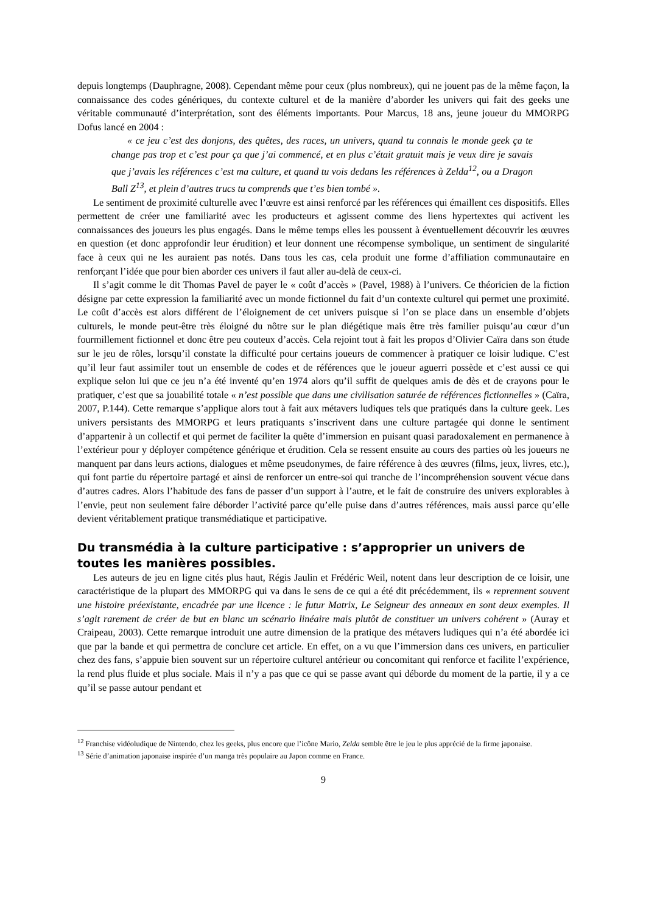depuis longtemps (Dauphragne, 2008). Cependant même pour ceux (plus nombreux), qui ne jouent pas de la même façon, la connaissance des codes génériques, du contexte culturel et de la manière d’aborder les univers qui fait des geeks une véritable communauté d’interprétation, sont des éléments importants. Pour Marcus, 18 ans, jeune joueur du MMORPG Dofus lancé en 2004 :
« ce jeu c’est des donjons, des quêtes, des races, un univers, quand tu connais le monde geek ça te change pas trop et c’est pour ça que j’ai commencé, et en plus c’était gratuit mais je veux dire je savais que j’avais les références c’est ma culture, et quand tu vois dedans les références à Zelda<sup>12</sup>, ou a Dragon Ball Z<sup>13</sup>, et plein d’autres trucs tu comprends que t’es bien tombé ».
Le sentiment de proximité culturelle avec l’œuvre est ainsi renforcé par les références qui émaillent ces dispositifs. Elles permettent de créer une familiarité avec les producteurs et agissent comme des liens hypertextes qui activent les connaissances des joueurs les plus engagés. Dans le même temps elles les poussent à éventuellement découvrir les œuvres en question (et donc approfondir leur érudition) et leur donnent une récompense symbolique, un sentiment de singularité face à ceux qui ne les auraient pas notés. Dans tous les cas, cela produit une forme d’affiliation communautaire en renforçant l’idée que pour bien aborder ces univers il faut aller au-delà de ceux-ci.
Il s’agit comme le dit Thomas Pavel de payer le « coût d’accès » (Pavel, 1988) à l’univers. Ce théoricien de la fiction désigne par cette expression la familiarité avec un monde fictionnel du fait d’un contexte culturel qui permet une proximité. Le coût d’accès est alors différent de l’éloignement de cet univers puisque si l’on se place dans un ensemble d’objets culturels, le monde peut-être très éloigné du nôtre sur le plan diégétique mais être très familier puisqu’au cœur d’un fourmillement fictionnel et donc être peu couteux d’accès. Cela rejoint tout à fait les propos d’Olivier Caïra dans son étude sur le jeu de rôles, lorsqu’il constate la difficulté pour certains joueurs de commencer à pratiquer ce loisir ludique. C’est qu’il leur faut assimiler tout un ensemble de codes et de références que le joueur aguerri possède et c’est aussi ce qui explique selon lui que ce jeu n’a été inventé qu’en 1974 alors qu’il suffit de quelques amis de dès et de crayons pour le pratiquer, c’est que sa jouabilité totale « n’est possible que dans une civilisation saturée de références fictionnelles » (Caïra, 2007, P.144). Cette remarque s’applique alors tout à fait aux métavers ludiques tels que pratiqués dans la culture geek. Les univers persistants des MMORPG et leurs pratiquants s’inscrivent dans une culture partagée qui donne le sentiment d’appartenir à un collectif et qui permet de faciliter la quête d’immersion en puisant quasi paradoxalement en permanence à l’extérieur pour y déployer compétence générique et érudition. Cela se ressent ensuite au cours des parties où les joueurs ne manquent par dans leurs actions, dialogues et même pseudonymes, de faire référence à des œuvres (films, jeux, livres, etc.), qui font partie du répertoire partagé et ainsi de renforcer un entre-soi qui tranche de l’incompréhension souvent vécue dans d’autres cadres. Alors l’habitude des fans de passer d’un support à l’autre, et le fait de construire des univers explorables à l’envie, peut non seulement faire déborder l’activité parce qu’elle puise dans d’autres références, mais aussi parce qu’elle devient véritablement pratique transmédiatique et participative.
Du transmédia à la culture participative : s’approprier un univers de toutes les manières possibles.
Les auteurs de jeu en ligne cités plus haut, Régis Jaulin et Frédéric Weil, notent dans leur description de ce loisir, une caractéristique de la plupart des MMORPG qui va dans le sens de ce qui a été dit précédemment, ils « reprennent souvent une histoire préexistante, encadrée par une licence : le futur Matrix, Le Seigneur des anneaux en sont deux exemples. Il s’agit rarement de créer de but en blanc un scénario linéaire mais plutôt de constituer un univers cohérent » (Auray et Craipeau, 2003). Cette remarque introduit une autre dimension de la pratique des métavers ludiques qui n’a été abordée ici que par la bande et qui permettra de conclure cet article. En effet, on a vu que l’immersion dans ces univers, en particulier chez des fans, s’appuie bien souvent sur un répertoire culturel antérieur ou concomitant qui renforce et facilite l’expérience, la rend plus fluide et plus sociale. Mais il n’y a pas que ce qui se passe avant qui déborde du moment de la partie, il y a ce qu’il se passe autour pendant et
<sup>12</sup> Franchise vidéoludique de Nintendo, chez les geeks, plus encore que l’icône Mario, Zelda semble être le jeu le plus apprécié de la firme japonaise.
<sup>13</sup> Série d’animation japonaise inspirée d’un manga très populaire au Japon comme en France.
9